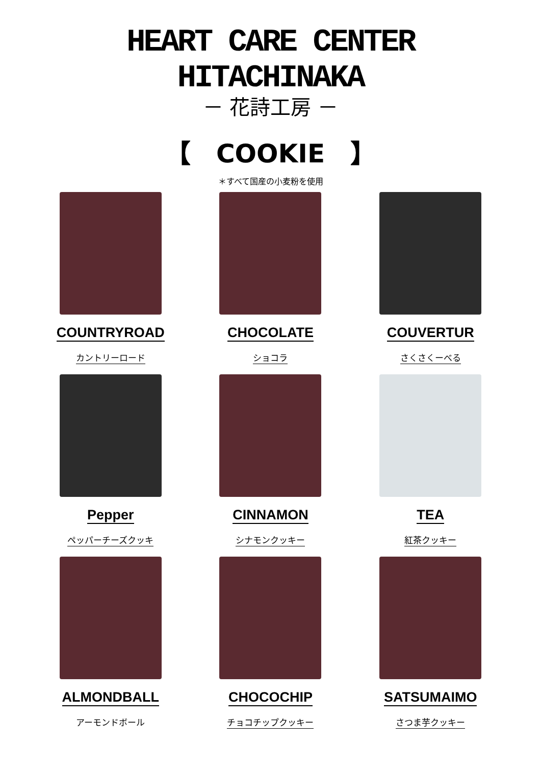HEART CARE CENTER
HITACHINAKA
－ 花詩工房 －
【　COOKIE　】
＊すべて国産の小麦粉を使用
COUNTRYROAD
カントリーロード
CHOCOLATE
ショコラ
COUVERTUR
さくさくーべる
Pepper
ペッパーチーズクッキ
CINNAMON
シナモンクッキー
TEA
紅茶クッキー
ALMONDBALL
アーモンドボール
CHOCOCHIP
チョコチップクッキー
SATSUMAIMO
さつま芋クッキー